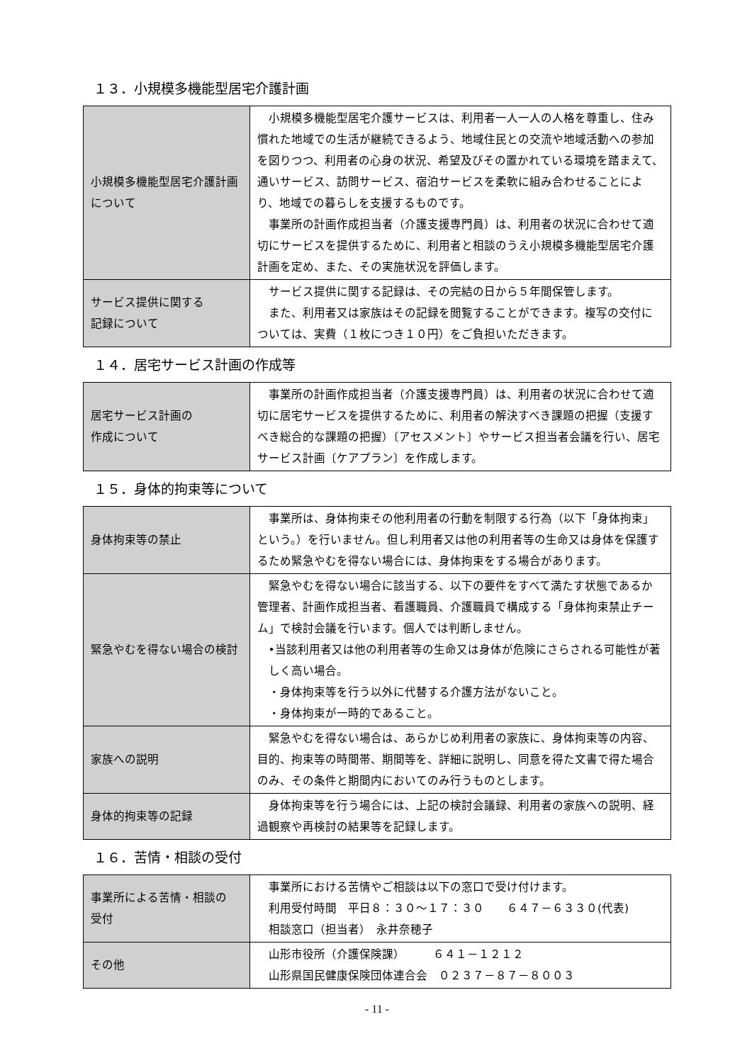１３．小規模多機能型居宅介護計画
| 小規模多機能型居宅介護計画について | 小規模多機能型居宅介護サービスは、利用者一人一人の人格を尊重し、住み慣れた地域での生活が継続できるよう、地域住民との交流や地域活動への参加を図りつつ、利用者の心身の状況、希望及びその置かれている環境を踏まえて、通いサービス、訪問サービス、宿泊サービスを柔軟に組み合わせることにより、地域での暮らしを支援するものです。 事業所の計画作成担当者（介護支援専門員）は、利用者の状況に合わせて適切にサービスを提供するために、利用者と相談のうえ小規模多機能型居宅介護計画を定め、また、その実施状況を評価します。 |
| サービス提供に関する 記録について | サービス提供に関する記録は、その完結の日から５年間保管します。 また、利用者又は家族はその記録を閲覧することができます。複写の交付については、実費（１枚につき１０円）をご負担いただきます。 |
１４．居宅サービス計画の作成等
| 居宅サービス計画の 作成について | 事業所の計画作成担当者（介護支援専門員）は、利用者の状況に合わせて適切に居宅サービスを提供するために、利用者の解決すべき課題の把握（支援すべき総合的な課題の把握）〔アセスメント〕やサービス担当者会議を行い、居宅サービス計画〔ケアプラン〕を作成します。 |
１５．身体的拘束等について
| 身体拘束等の禁止 | 事業所は、身体拘束その他利用者の行動を制限する行為（以下「身体拘束」という。）を行いません。但し利用者又は他の利用者等の生命又は身体を保護するため緊急やむを得ない場合には、身体拘束をする場合があります。 |
| 緊急やむを得ない場合の検討 | 緊急やむを得ない場合に該当する、以下の要件をすべて満たす状態であるか管理者、計画作成担当者、看護職員、介護職員で構成する「身体拘束禁止チーム」で検討会議を行います。個人では判断しません。 •当該利用者又は他の利用者等の生命又は身体が危険にさらされる可能性が著しく高い場合。 ・身体拘束等を行う以外に代替する介護方法がないこと。 ・身体拘束が一時的であること。 |
| 家族への説明 | 緊急やむを得ない場合は、あらかじめ利用者の家族に、身体拘束等の内容、目的、拘束等の時間帯、期間等を、詳細に説明し、同意を得た文書で得た場合のみ、その条件と期間内においてのみ行うものとします。 |
| 身体的拘束等の記録 | 身体拘束等を行う場合には、上記の検討会議録、利用者の家族への説明、経過観察や再検討の結果等を記録します。 |
１６．苦情・相談の受付
| 事業所による苦情・相談の 受付 | 事業所における苦情やご相談は以下の窓口で受け付けます。 利用受付時間 平日８：３０～１７：３０ ６４７－６３３０(代表) 相談窓口（担当者） 永井奈穂子 |
| その他 | 山形市役所（介護保険課） ６４１－１２１２ 山形県国民健康保険団体連合会 ０２３７－８７－８００３ |
- 11 -